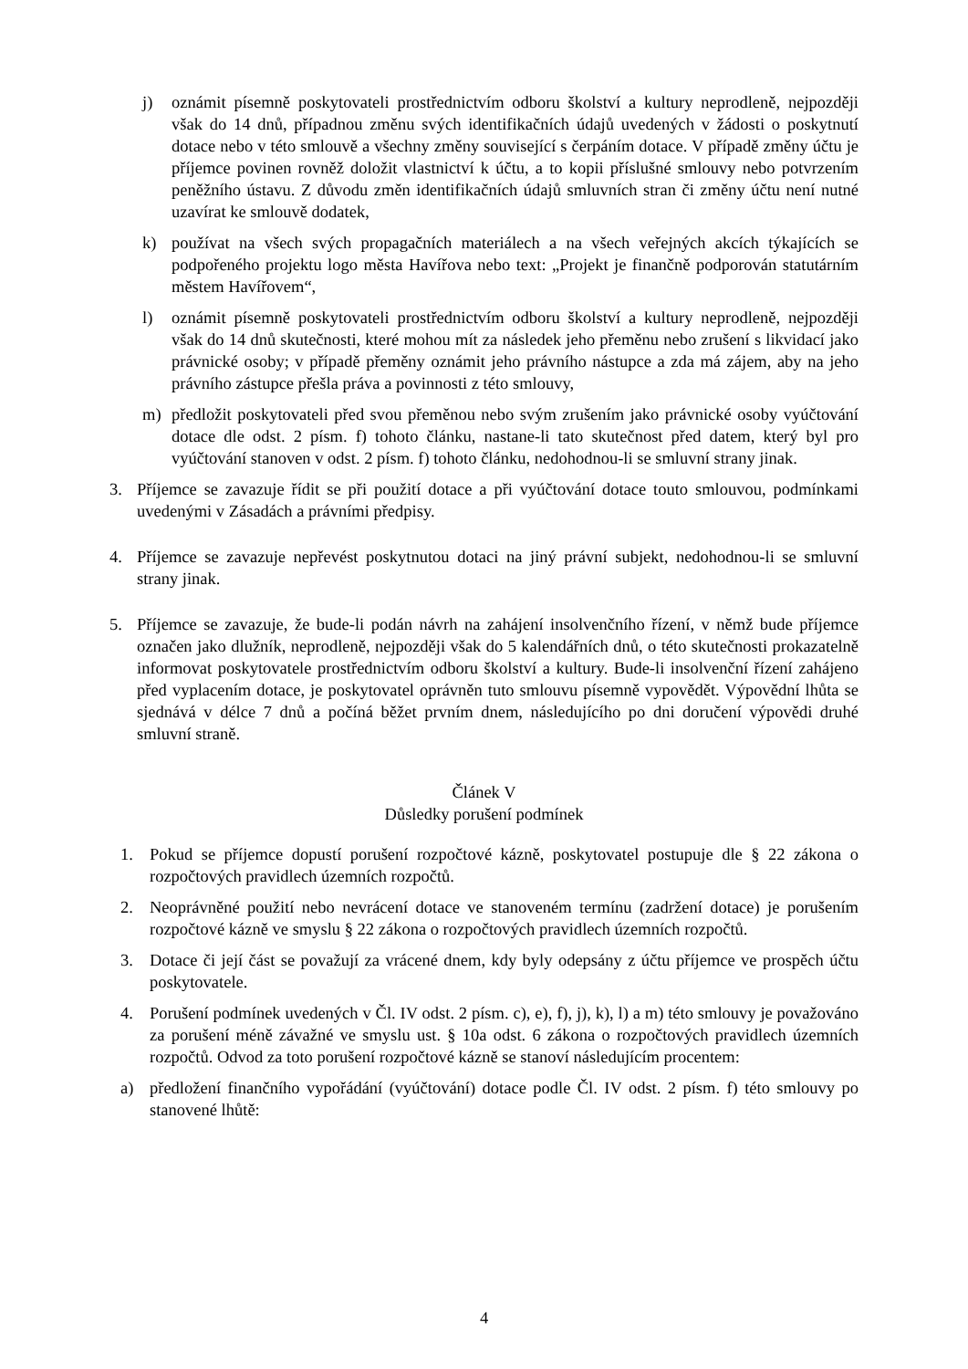j) oznámit písemně poskytovateli prostřednictvím odboru školství a kultury neprodleně, nejpozději však do 14 dnů, případnou změnu svých identifikačních údajů uvedených v žádosti o poskytnutí dotace nebo v této smlouvě a všechny změny související s čerpáním dotace. V případě změny účtu je příjemce povinen rovněž doložit vlastnictví k účtu, a to kopii příslušné smlouvy nebo potvrzením peněžního ústavu. Z důvodu změn identifikačních údajů smluvních stran či změny účtu není nutné uzavírat ke smlouvě dodatek,
k) používat na všech svých propagačních materiálech a na všech veřejných akcích týkajících se podpořeného projektu logo města Havířova nebo text: „Projekt je finančně podporován statutárním městem Havířovem“,
l) oznámit písemně poskytovateli prostřednictvím odboru školství a kultury neprodleně, nejpozději však do 14 dnů skutečnosti, které mohou mít za následek jeho přeměnu nebo zrušení s likvidací jako právnické osoby; v případě přeměny oznámit jeho právního nástupce a zda má zájem, aby na jeho právního zástupce přešla práva a povinnosti z této smlouvy,
m) předložit poskytovateli před svou přeměnou nebo svým zrušením jako právnické osoby vyúčtování dotace dle odst. 2 písm. f) tohoto článku, nastane-li tato skutečnost před datem, který byl pro vyúčtování stanoven v odst. 2 písm. f) tohoto článku, nedohodnou-li se smluvní strany jinak.
3. Příjemce se zavazuje řídit se při použití dotace a při vyúčtování dotace touto smlouvou, podmínkami uvedenými v Zásadách a právními předpisy.
4. Příjemce se zavazuje nepřevést poskytnutou dotaci na jiný právní subjekt, nedohodnou-li se smluvní strany jinak.
5. Příjemce se zavazuje, že bude-li podán návrh na zahájení insolvenčního řízení, v němž bude příjemce označen jako dlužník, neprodleně, nejpozději však do 5 kalendářních dnů, o této skutečnosti prokazatelně informovat poskytovatele prostřednictvím odboru školství a kultury. Bude-li insolvenční řízení zahájeno před vyplacením dotace, je poskytovatel oprávněn tuto smlouvu písemně vypovědět. Výpovědní lhůta se sjednává v délce 7 dnů a počíná běžet prvním dnem, následujícího po dni doručení výpovědi druhé smluvní straně.
Článek V
Důsledky porušení podmínek
1. Pokud se příjemce dopustí porušení rozpočtové kázně, poskytovatel postupuje dle § 22 zákona o rozpočtových pravidlech územních rozpočtů.
2. Neoprávněné použití nebo nevrácení dotace ve stanoveném termínu (zadržení dotace) je porušením rozpočtové kázně ve smyslu § 22 zákona o rozpočtových pravidlech územních rozpočtů.
3. Dotace či její část se považují za vrácené dnem, kdy byly odepsány z účtu příjemce ve prospěch účtu poskytovatele.
4. Porušení podmínek uvedených v Čl. IV odst. 2 písm. c), e), f), j), k), l) a m) této smlouvy je považováno za porušení méně závažné ve smyslu ust. § 10a odst. 6 zákona o rozpočtových pravidlech územních rozpočtů. Odvod za toto porušení rozpočtové kázně se stanoví následujícím procentem:
a) předložení finančního vypořádání (vyúčtování) dotace podle Čl. IV odst. 2 písm. f) této smlouvy po stanovené lhůtě:
4